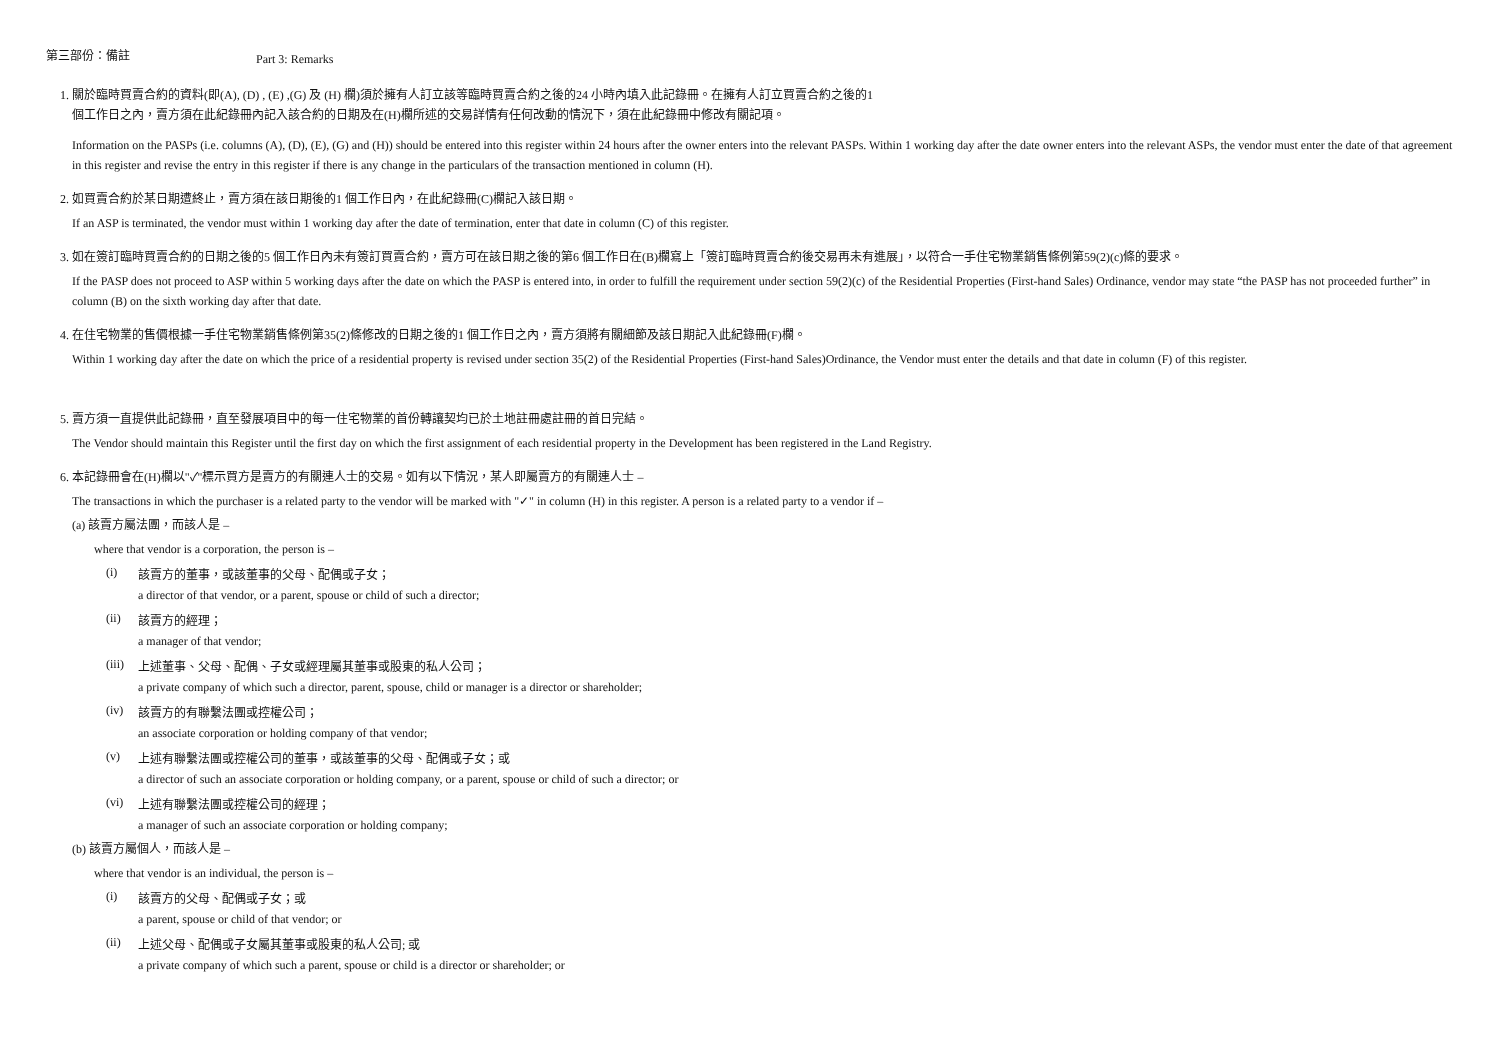第三部份：備註 Part 3: Remarks
1. 關於臨時買賣合約的資料(即(A), (D) , (E) ,(G) 及 (H) 欄)須於擁有人訂立該等臨時買賣合約之後的24 小時內填入此記錄冊。在擁有人訂立買賣合約之後的1
個工作日之內，賣方須在此紀錄冊內記入該合約的日期及在(H)欄所述的交易詳情有任何改動的情況下，須在此紀錄冊中修改有關記項。
Information on the PASPs (i.e. columns (A), (D), (E), (G) and (H)) should be entered into this register within 24 hours after the owner enters into the relevant PASPs. Within 1 working day after the date owner enters into the relevant ASPs, the vendor must enter the date of that agreement in this register and revise the entry in this register if there is any change in the particulars of the transaction mentioned in column (H).
2. 如買賣合約於某日期遭終止，賣方須在該日期後的1 個工作日內，在此紀錄冊(C)欄記入該日期。
If an ASP is terminated, the vendor must within 1 working day after the date of termination, enter that date in column (C) of this register.
3. 如在簽訂臨時買賣合約的日期之後的5 個工作日內未有簽訂買賣合約，賣方可在該日期之後的第6 個工作日在(B)欄寫上「簽訂臨時買賣合約後交易再未有進展」，以符合一手住宅物業銷售條例第59(2)(c)條的要求。
If the PASP does not proceed to ASP within 5 working days after the date on which the PASP is entered into, in order to fulfill the requirement under section 59(2)(c) of the Residential Properties (First-hand Sales) Ordinance, vendor may state “the PASP has not proceeded further” in column (B) on the sixth working day after that date.
4. 在住宅物業的售價根據一手住宅物業銷售條例第35(2)條修改的日期之後的1 個工作日之內，賣方須將有關細節及該日期記入此紀錄冊(F)欄。
Within 1 working day after the date on which the price of a residential property is revised under section 35(2) of the Residential Properties (First-hand Sales)Ordinance, the Vendor must enter the details and that date in column (F) of this register.
5. 賣方須一直提供此記錄冊，直至發展項目中的每一住宅物業的首份轉讓契均已於土地註冊處註冊的首日完結。
The Vendor should maintain this Register until the first day on which the first assignment of each residential property in the Development has been registered in the Land Registry.
6. 本記錄冊會在(H)欄以"✓"標示買方是賣方的有關連人士的交易。如有以下情況，某人即屬賣方的有關連人士 –
The transactions in which the purchaser is a related party to the vendor will be marked with "✓" in column (H) in this register. A person is a related party to a vendor if –
(a) 該賣方屬法團，而該人是 –
where that vendor is a corporation, the person is –
(i) 該賣方的董事，或該董事的父母、配偶或子女；
a director of that vendor, or a parent, spouse or child of such a director;
(ii) 該賣方的經理；
a manager of that vendor;
(iii) 上述董事、父母、配偶、子女或經理屬其董事或股東的私人公司；
a private company of which such a director, parent, spouse, child or manager is a director or shareholder;
(iv) 該賣方的有聯繫法團或控權公司；
an associate corporation or holding company of that vendor;
(v) 上述有聯繫法團或控權公司的董事，或該董事的父母、配偶或子女；或
a director of such an associate corporation or holding company, or a parent, spouse or child of such a director; or
(vi) 上述有聯繫法團或控權公司的經理；
a manager of such an associate corporation or holding company;
(b) 該賣方屬個人，而該人是 –
where that vendor is an individual, the person is –
(i) 該賣方的父母、配偶或子女；或
a parent, spouse or child of that vendor; or
(ii) 上述父母、配偶或子女屬其董事或股東的私人公司; 或
a private company of which such a parent, spouse or child is a director or shareholder; or